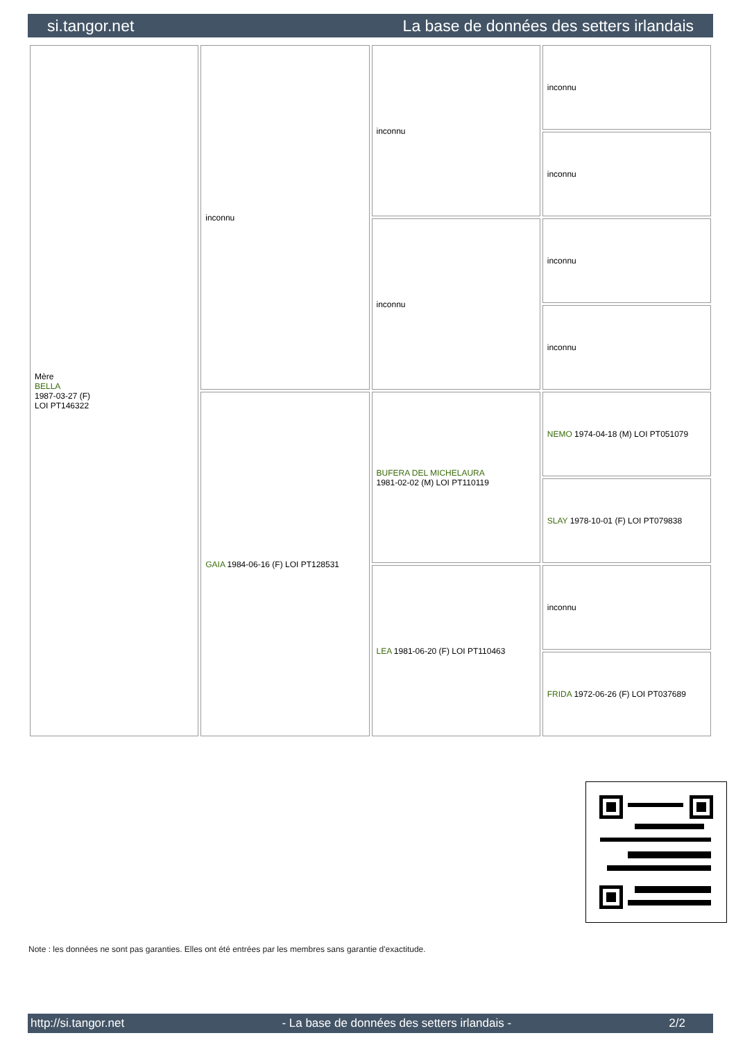si.tangor.net La base de données des setters irlandais
| Mère BELLA 1987-03-27 (F) LOI PT146322 | inconnu | inconnu | inconnu |
| | | | inconnu |
| | | inconnu | inconnu |
| | | | inconnu |
| | GAIA 1984-06-16 (F) LOI PT128531 | BUFERA DEL MICHELAURA 1981-02-02 (M) LOI PT110119 | NEMO 1974-04-18 (M) LOI PT051079 |
| | | | SLAY 1978-10-01 (F) LOI PT079838 |
| | | LEA 1981-06-20 (F) LOI PT110463 | inconnu |
| | | | FRIDA 1972-06-26 (F) LOI PT037689 |
Note : les données ne sont pas garanties. Elles ont été entrées par les membres sans garantie d'exactitude.
http://si.tangor.net - La base de données des setters irlandais - 2/2